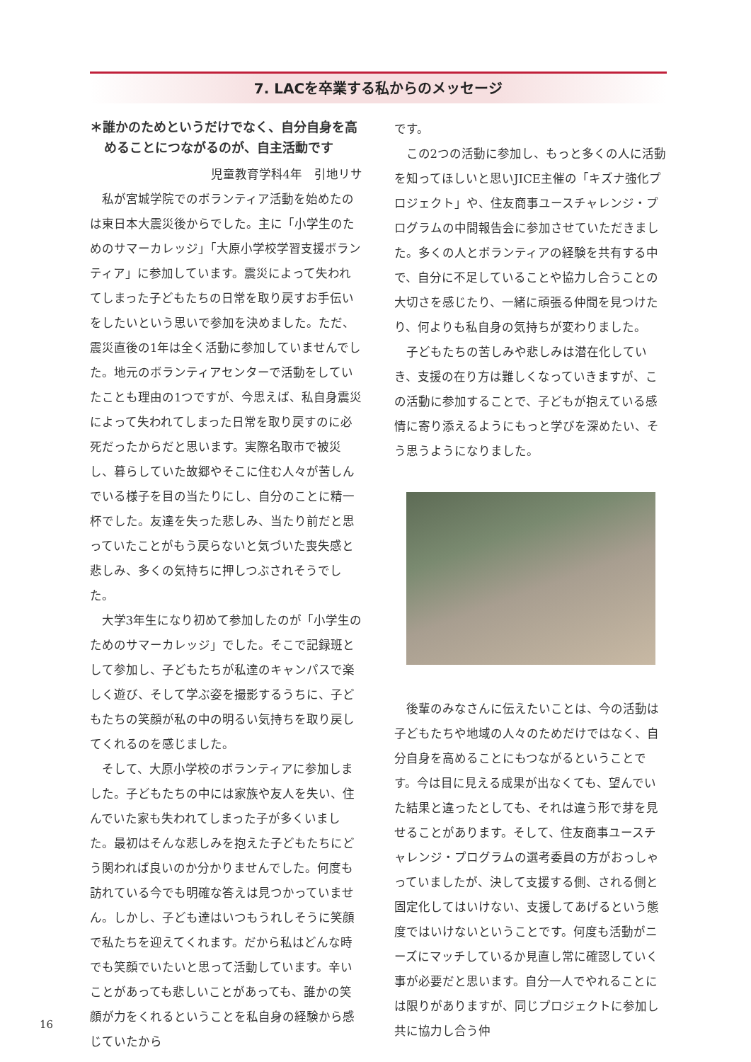7. LACを卒業する私からのメッセージ
＊誰かのためというだけでなく、自分自身を高めることにつながるのが、自主活動です
児童教育学科4年　引地リサ
私が宮城学院でのボランティア活動を始めたのは東日本大震災後からでした。主に「小学生のためのサマーカレッジ」「大原小学校学習支援ボランティア」に参加しています。震災によって失われてしまった子どもたちの日常を取り戻すお手伝いをしたいという思いで参加を決めました。ただ、震災直後の1年は全く活動に参加していませんでした。地元のボランティアセンターで活動をしていたことも理由の1つですが、今思えば、私自身震災によって失われてしまった日常を取り戻すのに必死だったからだと思います。実際名取市で被災し、暮らしていた故郷やそこに住む人々が苦しんでいる様子を目の当たりにし、自分のことに精一杯でした。友達を失った悲しみ、当たり前だと思っていたことがもう戻らないと気づいた喪失感と悲しみ、多くの気持ちに押しつぶされそうでした。
大学3年生になり初めて参加したのが「小学生のためのサマーカレッジ」でした。そこで記録班として参加し、子どもたちが私達のキャンパスで楽しく遊び、そして学ぶ姿を撮影するうちに、子どもたちの笑顔が私の中の明るい気持ちを取り戻してくれるのを感じました。
そして、大原小学校のボランティアに参加しました。子どもたちの中には家族や友人を失い、住んでいた家も失われてしまった子が多くいました。最初はそんな悲しみを抱えた子どもたちにどう関われば良いのか分かりませんでした。何度も訪れている今でも明確な答えは見つかっていません。しかし、子ども達はいつもうれしそうに笑顔で私たちを迎えてくれます。だから私はどんな時でも笑顔でいたいと思って活動しています。辛いことがあっても悲しいことがあっても、誰かの笑顔が力をくれるということを私自身の経験から感じていたから
です。
この2つの活動に参加し、もっと多くの人に活動を知ってほしいと思いJICE主催の「キズナ強化プロジェクト」や、住友商事ユースチャレンジ・プログラムの中間報告会に参加させていただきました。多くの人とボランティアの経験を共有する中で、自分に不足していることや協力し合うことの大切さを感じたり、一緒に頑張る仲間を見つけたり、何よりも私自身の気持ちが変わりました。
子どもたちの苦しみや悲しみは潜在化していき、支援の在り方は難しくなっていきますが、この活動に参加することで、子どもが抱えている感情に寄り添えるようにもっと学びを深めたい、そう思うようになりました。
後輩のみなさんに伝えたいことは、今の活動は子どもたちや地域の人々のためだけではなく、自分自身を高めることにもつながるということです。今は目に見える成果が出なくても、望んでいた結果と違ったとしても、それは違う形で芽を見せることがあります。そして、住友商事ユースチャレンジ・プログラムの選考委員の方がおっしゃっていましたが、決して支援する側、される側と固定化してはいけない、支援してあげるという態度ではいけないということです。何度も活動がニーズにマッチしているか見直し常に確認していく事が必要だと思います。自分一人でやれることには限りがありますが、同じプロジェクトに参加し共に協力し合う仲
16